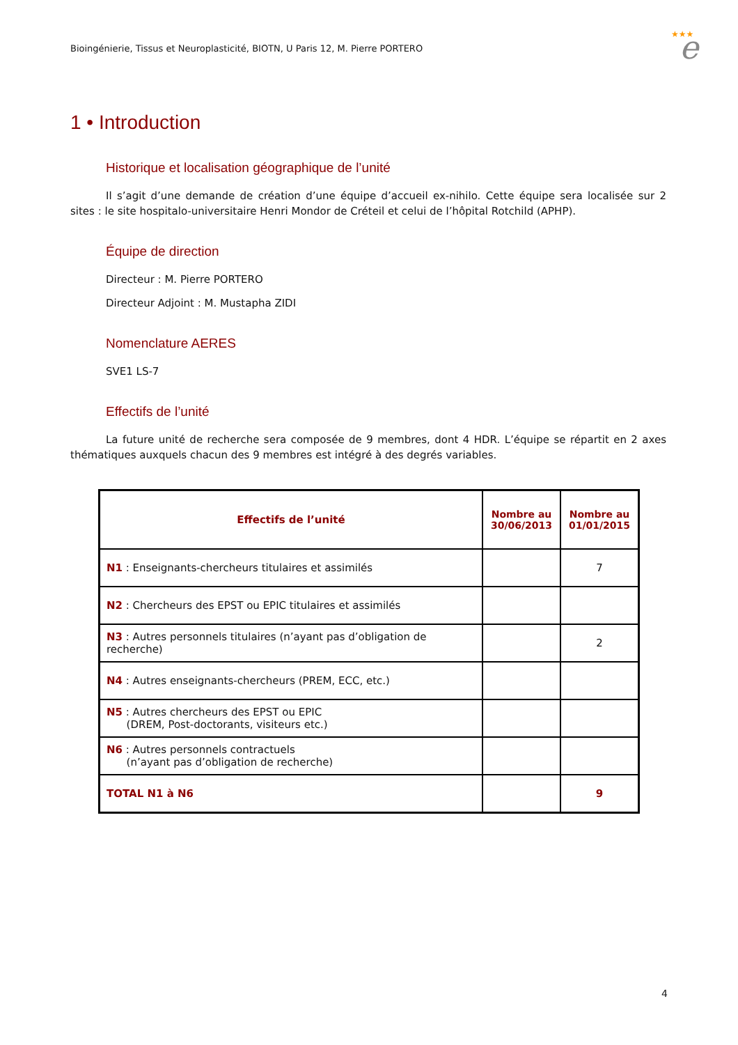Bioingénierie, Tissus et Neuroplasticité, BIOTN, U Paris 12, M. Pierre PORTERO
★★★
e
1 • Introduction
Historique et localisation géographique de l’unité
Il s’agit d’une demande de création d’une équipe d’accueil ex-nihilo. Cette équipe sera localisée sur 2 sites : le site hospitalo-universitaire Henri Mondor de Créteil et celui de l’hôpital Rotchild (APHP).
Équipe de direction
Directeur : M. Pierre PORTERO
Directeur Adjoint : M. Mustapha ZIDI
Nomenclature AERES
SVE1 LS-7
Effectifs de l’unité
La future unité de recherche sera composée de 9 membres, dont 4 HDR. L’équipe se répartit en 2 axes thématiques auxquels chacun des 9 membres est intégré à des degrés variables.
| Effectifs de l’unité | Nombre au 30/06/2013 | Nombre au 01/01/2015 |
| --- | --- | --- |
| N1 : Enseignants-chercheurs titulaires et assimilés | | 7 |
| N2 : Chercheurs des EPST ou EPIC titulaires et assimilés | | |
| N3 : Autres personnels titulaires (n’ayant pas d’obligation de recherche) | | 2 |
| N4 : Autres enseignants-chercheurs (PREM, ECC, etc.) | | |
| N5 : Autres chercheurs des EPST ou EPIC (DREM, Post-doctorants, visiteurs etc.) | | |
| N6 : Autres personnels contractuels (n’ayant pas d’obligation de recherche) | | |
| TOTAL N1 à N6 | | 9 |
4